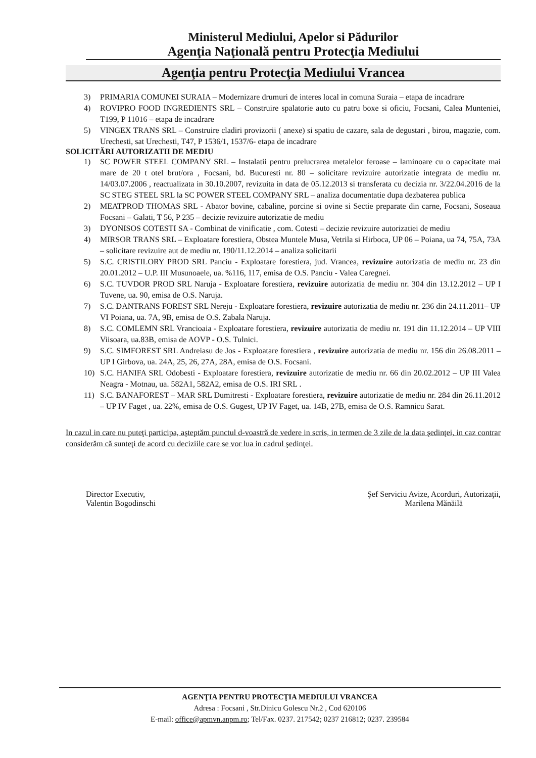Ministerul Mediului, Apelor si Pădurilor
Agenţia Naţională pentru Protecţia Mediului
Agenţia pentru Protecţia Mediului Vrancea
3) PRIMARIA COMUNEI SURAIA – Modernizare drumuri de interes local in comuna Suraia – etapa de incadrare
4) ROVIPRO FOOD INGREDIENTS SRL – Construire spalatorie auto cu patru boxe si oficiu, Focsani, Calea Munteniei, T199, P 11016 – etapa de incadrare
5) VINGEX TRANS SRL – Construire cladiri provizorii ( anexe) si spatiu de cazare, sala de degustari , birou, magazie, com. Urechesti, sat Urechesti, T47, P 1536/1, 1537/6- etapa de incadrare
SOLICITĂRI AUTORIZATII DE MEDIU
1) SC POWER STEEL COMPANY SRL – Instalatii pentru prelucrarea metalelor feroase – laminoare cu o capacitate mai mare de 20 t otel brut/ora , Focsani, bd. Bucuresti nr. 80 – solicitare revizuire autorizatie integrata de mediu nr. 14/03.07.2006 , reactualizata in 30.10.2007, revizuita in data de 05.12.2013 si transferata cu decizia nr. 3/22.04.2016 de la SC STEG STEEL SRL la SC POWER STEEL COMPANY SRL – analiza documentatie dupa dezbaterea publica
2) MEATPROD THOMAS SRL - Abator bovine, cabaline, porcine si ovine si Sectie preparate din carne, Focsani, Soseaua Focsani – Galati, T 56, P 235 – decizie revizuire autorizatie de mediu
3) DYONISOS COTESTI SA - Combinat de vinificatie , com. Cotesti – decizie revizuire autorizatiei de mediu
4) MIRSOR TRANS SRL – Exploatare forestiera, Obstea Muntele Musa, Vetrila si Hirboca, UP 06 – Poiana, ua 74, 75A, 73A – solicitare revizuire aut de mediu nr. 190/11.12.2014 – analiza solicitarii
5) S.C. CRISTILORY PROD SRL Panciu - Exploatare forestiera, jud. Vrancea, revizuire autorizatia de mediu nr. 23 din 20.01.2012 – U.P. III Musunoaele, ua. %116, 117, emisa de O.S. Panciu - Valea Caregnei.
6) S.C. TUVDOR PROD SRL Naruja - Exploatare forestiera, revizuire autorizatia de mediu nr. 304 din 13.12.2012 – UP I Tuvene, ua. 90, emisa de O.S. Naruja.
7) S.C. DANTRANS FOREST SRL Nereju - Exploatare forestiera, revizuire autorizatia de mediu nr. 236 din 24.11.2011– UP VI Poiana, ua. 7A, 9B, emisa de O.S. Zabala Naruja.
8) S.C. COMLEMN SRL Vrancioaia - Exploatare forestiera, revizuire autorizatia de mediu nr. 191 din 11.12.2014 – UP VIII Viisoara, ua.83B, emisa de AOVP - O.S. Tulnici.
9) S.C. SIMFOREST SRL Andreiasu de Jos - Exploatare forestiera , revizuire autorizatia de mediu nr. 156 din 26.08.2011 – UP I Girbova, ua. 24A, 25, 26, 27A, 28A, emisa de O.S. Focsani.
10) S.C. HANIFA SRL Odobesti - Exploatare forestiera, revizuire autorizatie de mediu nr. 66 din 20.02.2012 – UP III Valea Neagra - Motnau, ua. 582A1, 582A2, emisa de O.S. IRI SRL .
11) S.C. BANAFOREST – MAR SRL Dumitresti - Exploatare forestiera, revizuire autorizatie de mediu nr. 284 din 26.11.2012 – UP IV Faget , ua. 22%, emisa de O.S. Gugest, UP IV Faget, ua. 14B, 27B, emisa de O.S. Ramnicu Sarat.
In cazul in care nu puteţi participa, aşteptăm punctul d-voastră de vedere in scris, in termen de 3 zile de la data şedinţei, in caz contrar considerăm că sunteţi de acord cu deciziile care se vor lua in cadrul şedinţei.
Director Executiv,
Valentin Bogodinschi
Şef Serviciu Avize, Acorduri, Autorizaţii,
Marilena Mănăilă
AGENŢIA PENTRU PROTECŢIA MEDIULUI VRANCEA
Adresa : Focsani , Str.Dinicu Golescu Nr.2 , Cod 620106
E-mail: office@apmvn.anpm.ro; Tel/Fax. 0237. 217542; 0237 216812; 0237. 239584